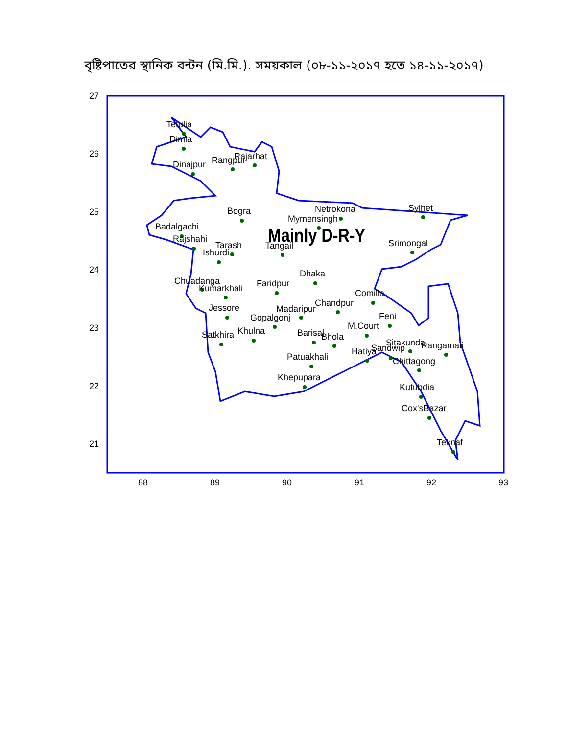বৃষ্টিপাতের স্থানিক বন্টন (মি.মি.). সময়কাল (০৮-১১-২০১৭ হতে ১৪-১১-২০১৭)
Tetulia
Dimla
Dinajpur
Rangpur
Rajarhat
Bogra
Netrokona
Sylhet
Mymensingh
Badalgachi
Rajshahi
Tarash
Ishurdi
Tangail
Srimongal
Dhaka
Chuadanga
Kumarkhali
Faridpur
Comilla
Chandpur
Jessore
Madaripur
Gopalgonj
Feni
M.Court
Khulna
Satkhira
Barisal
Bhola
Sitakunda
Rangamati
Sandwip
Hatiya
Patuakhali
Chittagong
Khepupara
Kutubdia
Cox'sBazar
Teknaf
Mainly D-R-Y
27
26
25
24
23
22
21
88
89
90
91
92
93